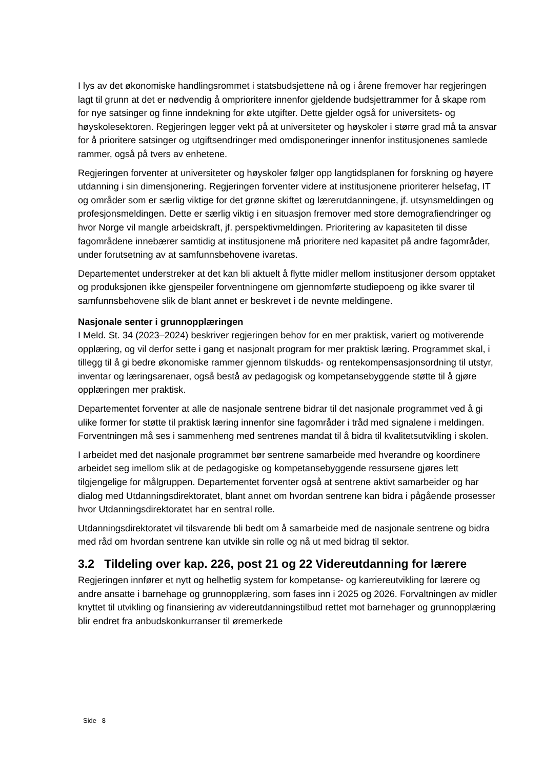I lys av det økonomiske handlingsrommet i statsbudsjettene nå og i årene fremover har regjeringen lagt til grunn at det er nødvendig å omprioritere innenfor gjeldende budsjettrammer for å skape rom for nye satsinger og finne inndekning for økte utgifter. Dette gjelder også for universitets- og høyskolesektoren. Regjeringen legger vekt på at universiteter og høyskoler i større grad må ta ansvar for å prioritere satsinger og utgiftsendringer med omdisponeringer innenfor institusjonenes samlede rammer, også på tvers av enhetene.
Regjeringen forventer at universiteter og høyskoler følger opp langtidsplanen for forskning og høyere utdanning i sin dimensjonering. Regjeringen forventer videre at institusjonene prioriterer helsefag, IT og områder som er særlig viktige for det grønne skiftet og lærerutdanningene, jf. utsynsmeldingen og profesjonsmeldingen. Dette er særlig viktig i en situasjon fremover med store demografiendringer og hvor Norge vil mangle arbeidskraft, jf. perspektivmeldingen. Prioritering av kapasiteten til disse fagområdene innebærer samtidig at institusjonene må prioritere ned kapasitet på andre fagområder, under forutsetning av at samfunnsbehovene ivaretas.
Departementet understreker at det kan bli aktuelt å flytte midler mellom institusjoner dersom opptaket og produksjonen ikke gjenspeiler forventningene om gjennomførte studiepoeng og ikke svarer til samfunnsbehovene slik de blant annet er beskrevet i de nevnte meldingene.
Nasjonale senter i grunnopplæringen
I Meld. St. 34 (2023–2024) beskriver regjeringen behov for en mer praktisk, variert og motiverende opplæring, og vil derfor sette i gang et nasjonalt program for mer praktisk læring. Programmet skal, i tillegg til å gi bedre økonomiske rammer gjennom tilskudds- og rentekompensasjonsordning til utstyr, inventar og læringsarenaer, også bestå av pedagogisk og kompetansebyggende støtte til å gjøre opplæringen mer praktisk.
Departementet forventer at alle de nasjonale sentrene bidrar til det nasjonale programmet ved å gi ulike former for støtte til praktisk læring innenfor sine fagområder i tråd med signalene i meldingen. Forventningen må ses i sammenheng med sentrenes mandat til å bidra til kvalitetsutvikling i skolen.
I arbeidet med det nasjonale programmet bør sentrene samarbeide med hverandre og koordinere arbeidet seg imellom slik at de pedagogiske og kompetansebyggende ressursene gjøres lett tilgjengelige for målgruppen. Departementet forventer også at sentrene aktivt samarbeider og har dialog med Utdanningsdirektoratet, blant annet om hvordan sentrene kan bidra i pågående prosesser hvor Utdanningsdirektoratet har en sentral rolle.
Utdanningsdirektoratet vil tilsvarende bli bedt om å samarbeide med de nasjonale sentrene og bidra med råd om hvordan sentrene kan utvikle sin rolle og nå ut med bidrag til sektor.
3.2 Tildeling over kap. 226, post 21 og 22 Videreutdanning for lærere
Regjeringen innfører et nytt og helhetlig system for kompetanse- og karriereutvikling for lærere og andre ansatte i barnehage og grunnopplæring, som fases inn i 2025 og 2026. Forvaltningen av midler knyttet til utvikling og finansiering av videreutdanningstilbud rettet mot barnehager og grunnopplæring blir endret fra anbudskonkurranser til øremerkede
Side 8